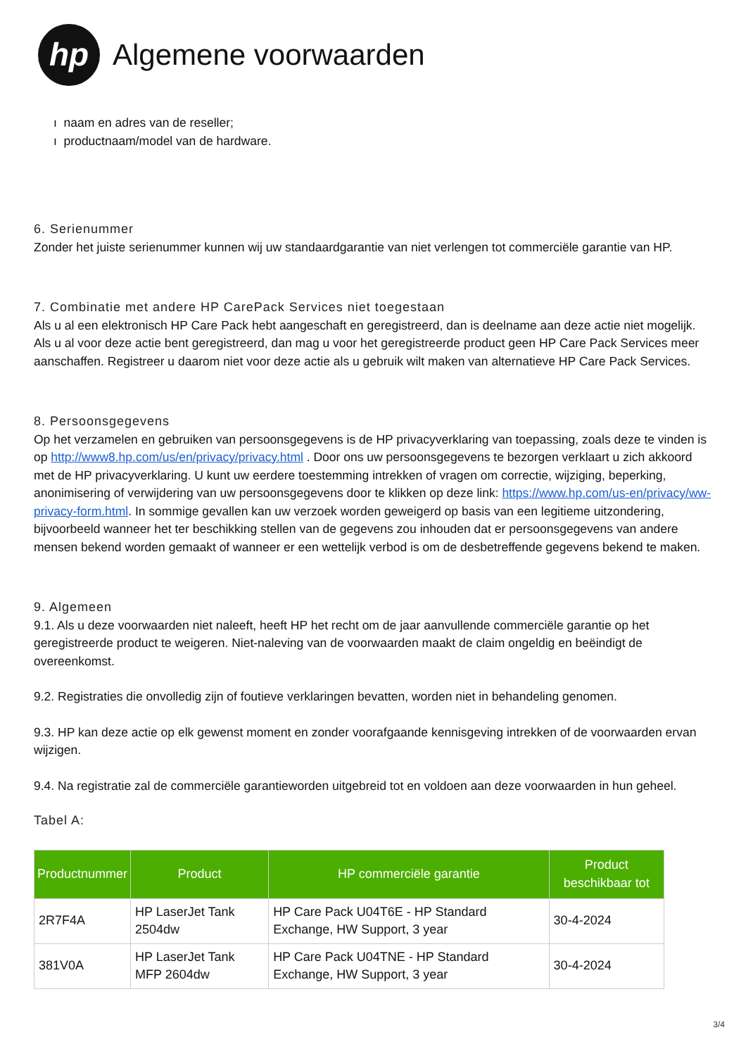hp
Algemene voorwaarden
ı naam en adres van de reseller;
ı productnaam/model van de hardware.
6. Serienummer
Zonder het juiste serienummer kunnen wij uw standaardgarantie van niet verlengen tot commerciële garantie van HP.
7. Combinatie met andere HP CarePack Services niet toegestaan
Als u al een elektronisch HP Care Pack hebt aangeschaft en geregistreerd, dan is deelname aan deze actie niet mogelijk. Als u al voor deze actie bent geregistreerd, dan mag u voor het geregistreerde product geen HP Care Pack Services meer aanschaffen. Registreer u daarom niet voor deze actie als u gebruik wilt maken van alternatieve HP Care Pack Services.
8. Persoonsgegevens
Op het verzamelen en gebruiken van persoonsgegevens is de HP privacyverklaring van toepassing, zoals deze te vinden is op http://www8.hp.com/us/en/privacy/privacy.html . Door ons uw persoonsgegevens te bezorgen verklaart u zich akkoord met de HP privacyverklaring. U kunt uw eerdere toestemming intrekken of vragen om correctie, wijziging, beperking, anonimisering of verwijdering van uw persoonsgegevens door te klikken op deze link: https://www.hp.com/us-en/privacy/ww-privacy-form.html. In sommige gevallen kan uw verzoek worden geweigerd op basis van een legitieme uitzondering, bijvoorbeeld wanneer het ter beschikking stellen van de gegevens zou inhouden dat er persoonsgegevens van andere mensen bekend worden gemaakt of wanneer er een wettelijk verbod is om de desbetreffende gegevens bekend te maken.
9. Algemeen
9.1. Als u deze voorwaarden niet naleeft, heeft HP het recht om de jaar aanvullende commerciële garantie op het geregistreerde product te weigeren. Niet-naleving van de voorwaarden maakt de claim ongeldig en beëindigt de overeenkomst.
9.2. Registraties die onvolledig zijn of foutieve verklaringen bevatten, worden niet in behandeling genomen.
9.3. HP kan deze actie op elk gewenst moment en zonder voorafgaande kennisgeving intrekken of de voorwaarden ervan wijzigen.
9.4. Na registratie zal de commerciële garantieworden uitgebreid tot en voldoen aan deze voorwaarden in hun geheel.
Tabel A:
| Productnummer | Product | HP commerciële garantie | Product beschikbaar tot |
| --- | --- | --- | --- |
| 2R7F4A | HP LaserJet Tank 2504dw | HP Care Pack U04T6E - HP Standard Exchange, HW Support, 3 year | 30-4-2024 |
| 381V0A | HP LaserJet Tank MFP 2604dw | HP Care Pack U04TNE - HP Standard Exchange, HW Support, 3 year | 30-4-2024 |
3/4